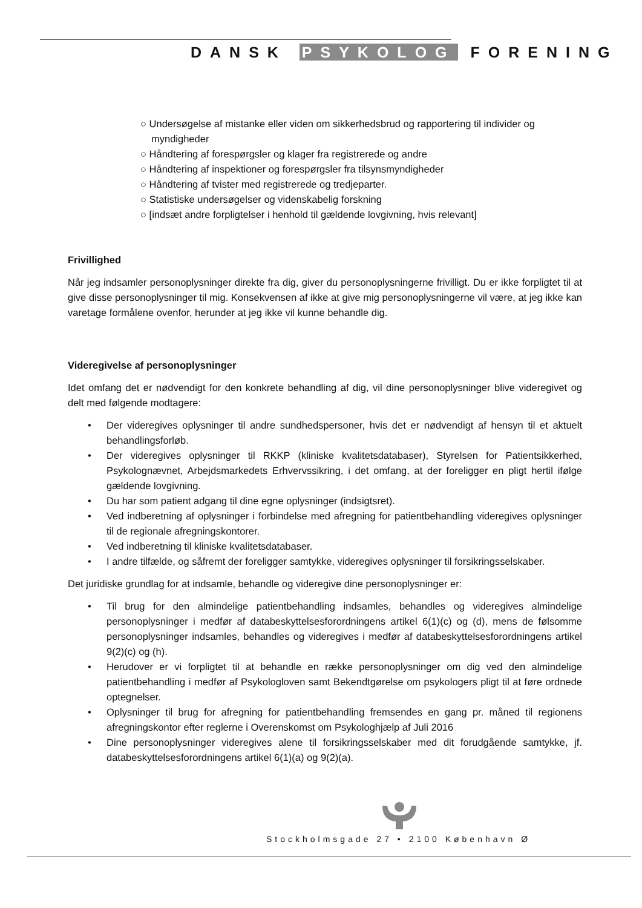DANSK PSYKOLOG FORENING
○ Undersøgelse af mistanke eller viden om sikkerhedsbrud og rapportering til individer og myndigheder
○ Håndtering af forespørgsler og klager fra registrerede og andre
○ Håndtering af inspektioner og forespørgsler fra tilsynsmyndigheder
○ Håndtering af tvister med registrerede og tredjeparter.
○ Statistiske undersøgelser og videnskabelig forskning
○ [indsæt andre forpligtelser i henhold til gældende lovgivning, hvis relevant]
Frivillighed
Når jeg indsamler personoplysninger direkte fra dig, giver du personoplysningerne frivilligt. Du er ikke forpligtet til at give disse personoplysninger til mig. Konsekvensen af ikke at give mig personoplysningerne vil være, at jeg ikke kan varetage formålene ovenfor, herunder at jeg ikke vil kunne behandle dig.
Videregivelse af personoplysninger
Idet omfang det er nødvendigt for den konkrete behandling af dig, vil dine personoplysninger blive videregivet og delt med følgende modtagere:
• Der videregives oplysninger til andre sundhedspersoner, hvis det er nødvendigt af hensyn til et aktuelt behandlingsforløb.
• Der videregives oplysninger til RKKP (kliniske kvalitetsdatabaser), Styrelsen for Patientsikkerhed, Psykolognævnet, Arbejdsmarkedets Erhvervssikring, i det omfang, at der foreligger en pligt hertil ifølge gældende lovgivning.
• Du har som patient adgang til dine egne oplysninger (indsigtsret).
• Ved indberetning af oplysninger i forbindelse med afregning for patientbehandling videregives oplysninger til de regionale afregningskontorer.
• Ved indberetning til kliniske kvalitetsdatabaser.
• I andre tilfælde, og såfremt der foreligger samtykke, videregives oplysninger til forsikringsselskaber.
Det juridiske grundlag for at indsamle, behandle og videregive dine personoplysninger er:
• Til brug for den almindelige patientbehandling indsamles, behandles og videregives almindelige personoplysninger i medfør af databeskyttelsesforordningens artikel 6(1)(c) og (d), mens de følsomme personoplysninger indsamles, behandles og videregives i medfør af databeskyttelsesforordningens artikel 9(2)(c) og (h).
• Herudover er vi forpligtet til at behandle en række personoplysninger om dig ved den almindelige patientbehandling i medfør af Psykologloven samt Bekendtgørelse om psykologers pligt til at føre ordnede optegnelser.
• Oplysninger til brug for afregning for patientbehandling fremsendes en gang pr. måned til regionens afregningskontor efter reglerne i Overenskomst om Psykologhjælp af Juli 2016
• Dine personoplysninger videregives alene til forsikringsselskaber med dit forudgående samtykke, jf. databeskyttelsesforordningens artikel 6(1)(a) og 9(2)(a).
Stockholmsgade 27 • 2100 København Ø